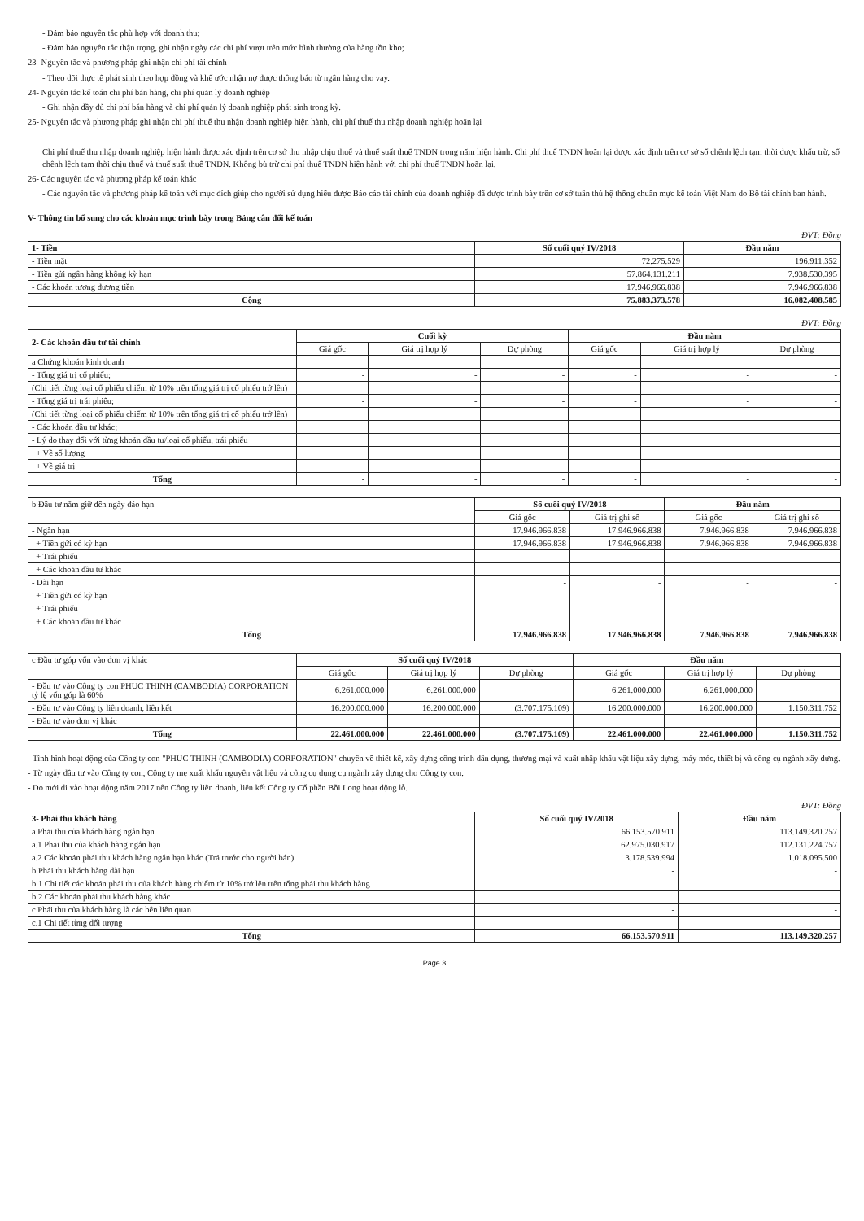- Đảm bảo nguyên tắc phù hợp với doanh thu;
- Đảm bảo nguyên tắc thận trọng, ghi nhận ngày các chi phí vượt trên mức bình thường của hàng tồn kho;
23- Nguyên tắc và phương pháp ghi nhận chi phí tài chính
- Theo dõi thực tế phát sinh theo hợp đồng và khế ước nhận nợ được thông báo từ ngân hàng cho vay.
24- Nguyên tắc kế toán chi phí bán hàng, chi phí quản lý doanh nghiệp
- Ghi nhận đầy đủ chi phí bán hàng và chi phí quản lý doanh nghiệp phát sinh trong kỳ.
25- Nguyên tắc và phương pháp ghi nhận chi phí thuế thu nhận doanh nghiệp hiện hành, chi phí thuế thu nhập doanh nghiệp hoãn lại
-
Chi phí thuế thu nhập doanh nghiệp hiện hành được xác định trên cơ sở thu nhập chịu thuế và thuế suất thuế TNDN trong năm hiện hành. Chi phí thuế TNDN hoãn lại được xác định trên cơ sở số chênh lệch tạm thời được khấu trừ, số chênh lệch tạm thời chịu thuế và thuế suất thuế TNDN. Không bù trừ chi phí thuế TNDN hiện hành với chi phí thuế TNDN hoãn lại.
26- Các nguyên tắc và phương pháp kế toán khác
- Các nguyên tắc và phương pháp kế toán với mục đích giúp cho người sử dụng hiểu được Báo cáo tài chính của doanh nghiệp đã được trình bày trên cơ sở tuân thủ hệ thống chuẩn mực kế toán Việt Nam do Bộ tài chính ban hành.
V- Thông tin bổ sung cho các khoản mục trình bày trong Bảng cân đối kế toán
ĐVT: Đồng
| 1- Tiền | Số cuối quý IV/2018 | Đầu năm |
| --- | --- | --- |
| - Tiền mặt | 72.275.529 | 196.911.352 |
| - Tiền gửi ngân hàng không kỳ hạn | 57.864.131.211 | 7.938.530.395 |
| - Các khoản tương đương tiền | 17.946.966.838 | 7.946.966.838 |
| Cộng | 75.883.373.578 | 16.082.408.585 |
ĐVT: Đồng
| 2- Các khoản đầu tư tài chính | Cuối kỳ | | | Đầu năm | | |
| --- | --- | --- | --- | --- | --- | --- |
| | Giá gốc | Giá trị hợp lý | Dự phòng | Giá gốc | Giá trị hợp lý | Dự phòng |
| a Chứng khoán kinh doanh | | | | | | |
| - Tổng giá trị cổ phiếu; | - | - | - | - | - | - |
| (Chi tiết từng loại cổ phiếu chiếm từ 10% trên tổng giá trị cổ phiếu trở lên) | | | | | | |
| - Tổng giá trị trái phiếu; | - | - | - | - | - | - |
| (Chi tiết từng loại cổ phiếu chiếm từ 10% trên tổng giá trị cổ phiếu trở lên) | | | | | | |
| - Các khoản đầu tư khác; | | | | | | |
| - Lý do thay đổi với từng khoản đầu tư/loại cổ phiếu, trái phiếu | | | | | | |
| + Về số lượng | | | | | | |
| + Về giá trị | | | | | | |
| Tổng | - | - | - | - | - | - |
| b Đầu tư nắm giữ đến ngày đáo hạn | Số cuối quý IV/2018 | | Đầu năm | |
| | Giá gốc | Giá trị ghi sổ | Giá gốc | Giá trị ghi sổ |
| - Ngắn hạn | 17.946.966.838 | 17.946.966.838 | 7.946.966.838 | 7.946.966.838 |
| + Tiền gửi có kỳ hạn | 17.946.966.838 | 17.946.966.838 | 7.946.966.838 | 7.946.966.838 |
| + Trái phiếu | | | | |
| + Các khoản đầu tư khác | | | | |
| - Dài hạn | - | - | - | - |
| + Tiền gửi có kỳ hạn | | | | |
| + Trái phiếu | | | | |
| + Các khoản đầu tư khác | | | | |
| Tổng | 17.946.966.838 | 17.946.966.838 | 7.946.966.838 | 7.946.966.838 |
| c Đầu tư góp vốn vào đơn vị khác | Số cuối quý IV/2018 | | | Đầu năm | | |
| | Giá gốc | Giá trị hợp lý | Dự phòng | Giá gốc | Giá trị hợp lý | Dự phòng |
| - Đầu tư vào Công ty con PHUC THINH (CAMBODIA) CORPORATION tỷ lệ vốn góp là 60% | 6.261.000.000 | 6.261.000.000 | | 6.261.000.000 | 6.261.000.000 | |
| - Đầu tư vào Công ty liên doanh, liên kết | 16.200.000.000 | 16.200.000.000 | (3.707.175.109) | 16.200.000.000 | 16.200.000.000 | 1.150.311.752 |
| - Đầu tư vào đơn vị khác | | | | | | |
| Tổng | 22.461.000.000 | 22.461.000.000 | (3.707.175.109) | 22.461.000.000 | 22.461.000.000 | 1.150.311.752 |
- Tình hình hoạt động của Công ty con "PHUC THINH (CAMBODIA) CORPORATION" chuyên về thiết kế, xây dựng công trình dân dụng, thương mại và xuất nhập khẩu vật liệu xây dựng, máy móc, thiết bị và công cụ ngành xây dựng.
- Từ ngày đầu tư vào Công ty con, Công ty mẹ xuất khẩu nguyên vật liệu và công cụ dụng cụ ngành xây dựng cho Công ty con.
- Do mới đi vào hoạt động năm 2017 nên Công ty liên doanh, liên kết Công ty Cổ phần Bồi Long hoạt động lỗ.
ĐVT: Đồng
| 3- Phải thu khách hàng | Số cuối quý IV/2018 | Đầu năm |
| --- | --- | --- |
| a Phải thu của khách hàng ngắn hạn | 66.153.570.911 | 113.149.320.257 |
| a.1 Phải thu của khách hàng ngắn hạn | 62.975.030.917 | 112.131.224.757 |
| a.2 Các khoản phải thu khách hàng ngắn hạn khác (Trả trước cho người bán) | 3.178.539.994 | 1.018.095.500 |
| b Phải thu khách hàng dài hạn | - | - |
| b.1 Chi tiết các khoản phải thu của khách hàng chiếm từ 10% trở lên trên tổng phải thu khách hàng | | |
| b.2 Các khoản phải thu khách hàng khác | | |
| c Phải thu của khách hàng là các bên liên quan | - | - |
| c.1 Chi tiết từng đối tượng | | |
| Tổng | 66.153.570.911 | 113.149.320.257 |
Page 3